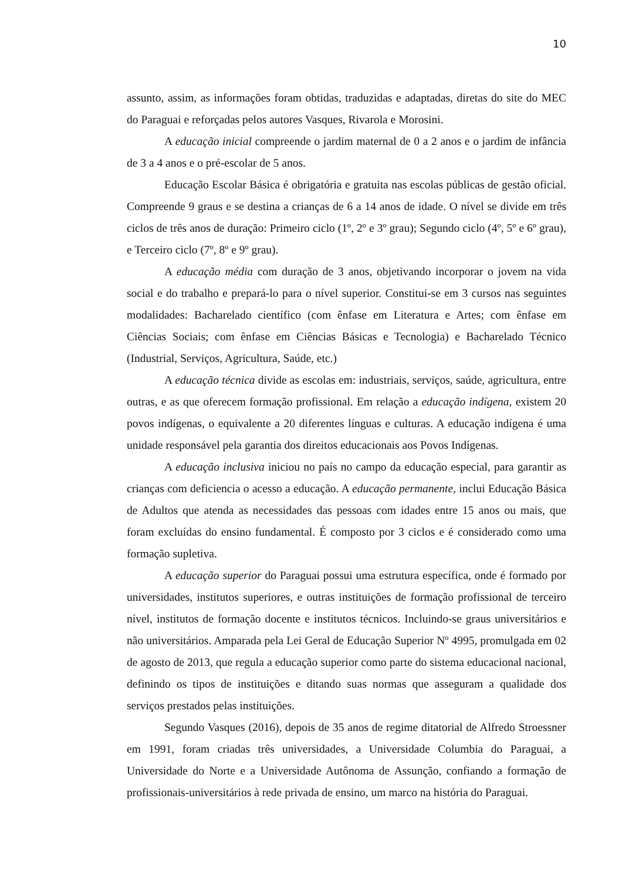10
assunto, assim, as informações foram obtidas, traduzidas e adaptadas, diretas do site do MEC do Paraguai e reforçadas pelos autores Vasques, Rivarola e Morosini.
A educação inicial compreende o jardim maternal de 0 a 2 anos e o jardim de infância de 3 a 4 anos e o pré-escolar de 5 anos.
Educação Escolar Básica é obrigatória e gratuita nas escolas públicas de gestão oficial. Compreende 9 graus e se destina a crianças de 6 a 14 anos de idade. O nível se divide em três ciclos de três anos de duração: Primeiro ciclo (1º, 2º e 3º grau); Segundo ciclo (4º, 5º e 6º grau), e Terceiro ciclo (7º, 8º e 9º grau).
A educação média com duração de 3 anos, objetivando incorporar o jovem na vida social e do trabalho e prepará-lo para o nível superior. Constitui-se em 3 cursos nas seguintes modalidades: Bacharelado científico (com ênfase em Literatura e Artes; com ênfase em Ciências Sociais; com ênfase em Ciências Básicas e Tecnologia) e Bacharelado Técnico (Industrial, Serviços, Agricultura, Saúde, etc.)
A educação técnica divide as escolas em: industriais, serviços, saúde, agricultura, entre outras, e as que oferecem formação profissional. Em relação a educação indígena, existem 20 povos indígenas, o equivalente a 20 diferentes línguas e culturas. A educação indígena é uma unidade responsável pela garantia dos direitos educacionais aos Povos Indígenas.
A educação inclusiva iniciou no país no campo da educação especial, para garantir as crianças com deficiencia o acesso a educação. A educação permanente, inclui Educação Básica de Adultos que atenda as necessidades das pessoas com idades entre 15 anos ou mais, que foram excluídas do ensino fundamental. É composto por 3 ciclos e é considerado como uma formação supletiva.
A educação superior do Paraguai possui uma estrutura específica, onde é formado por universidades, institutos superiores, e outras instituições de formação profissional de terceiro nível, institutos de formação docente e institutos técnicos. Incluindo-se graus universitários e não universitários. Amparada pela Lei Geral de Educação Superior Nº 4995, promulgada em 02 de agosto de 2013, que regula a educação superior como parte do sistema educacional nacional, definindo os tipos de instituições e ditando suas normas que asseguram a qualidade dos serviços prestados pelas instituições.
Segundo Vasques (2016), depois de 35 anos de regime ditatorial de Alfredo Stroessner em 1991, foram criadas três universidades, a Universidade Columbia do Paraguai, a Universidade do Norte e a Universidade Autônoma de Assunção, confiando a formação de profissionais-universitários à rede privada de ensino, um marco na história do Paraguai.